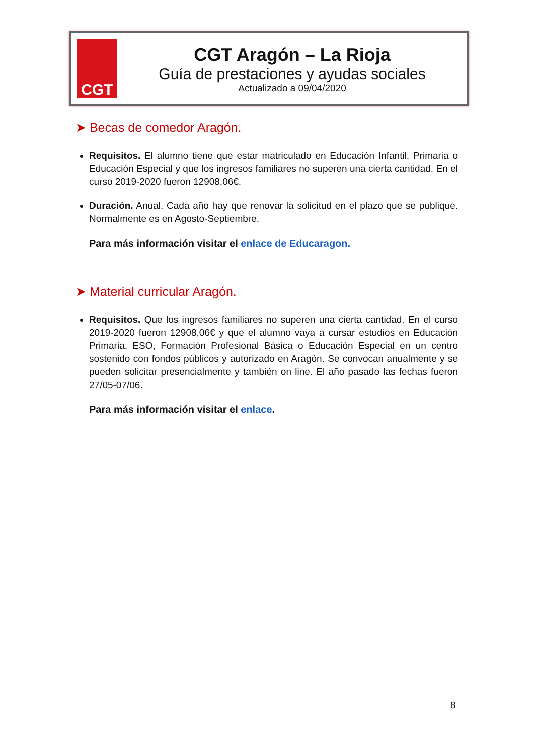CGT
CGT Aragón – La Rioja
Guía de prestaciones y ayudas sociales
Actualizado a 09/04/2020
➤ Becas de comedor Aragón.
Requisitos. El alumno tiene que estar matriculado en Educación Infantil, Primaria o Educación Especial y que los ingresos familiares no superen una cierta cantidad. En el curso 2019-2020 fueron 12908,06€.
Duración. Anual. Cada año hay que renovar la solicitud en el plazo que se publique. Normalmente es en Agosto-Septiembre.
Para más información visitar el enlace de Educaragon.
➤ Material curricular Aragón.
Requisitos. Que los ingresos familiares no superen una cierta cantidad. En el curso 2019-2020 fueron 12908,06€ y que el alumno vaya a cursar estudios en Educación Primaria, ESO, Formación Profesional Básica o Educación Especial en un centro sostenido con fondos públicos y autorizado en Aragón. Se convocan anualmente y se pueden solicitar presencialmente y también on line. El año pasado las fechas fueron 27/05-07/06.
Para más información visitar el enlace.
8